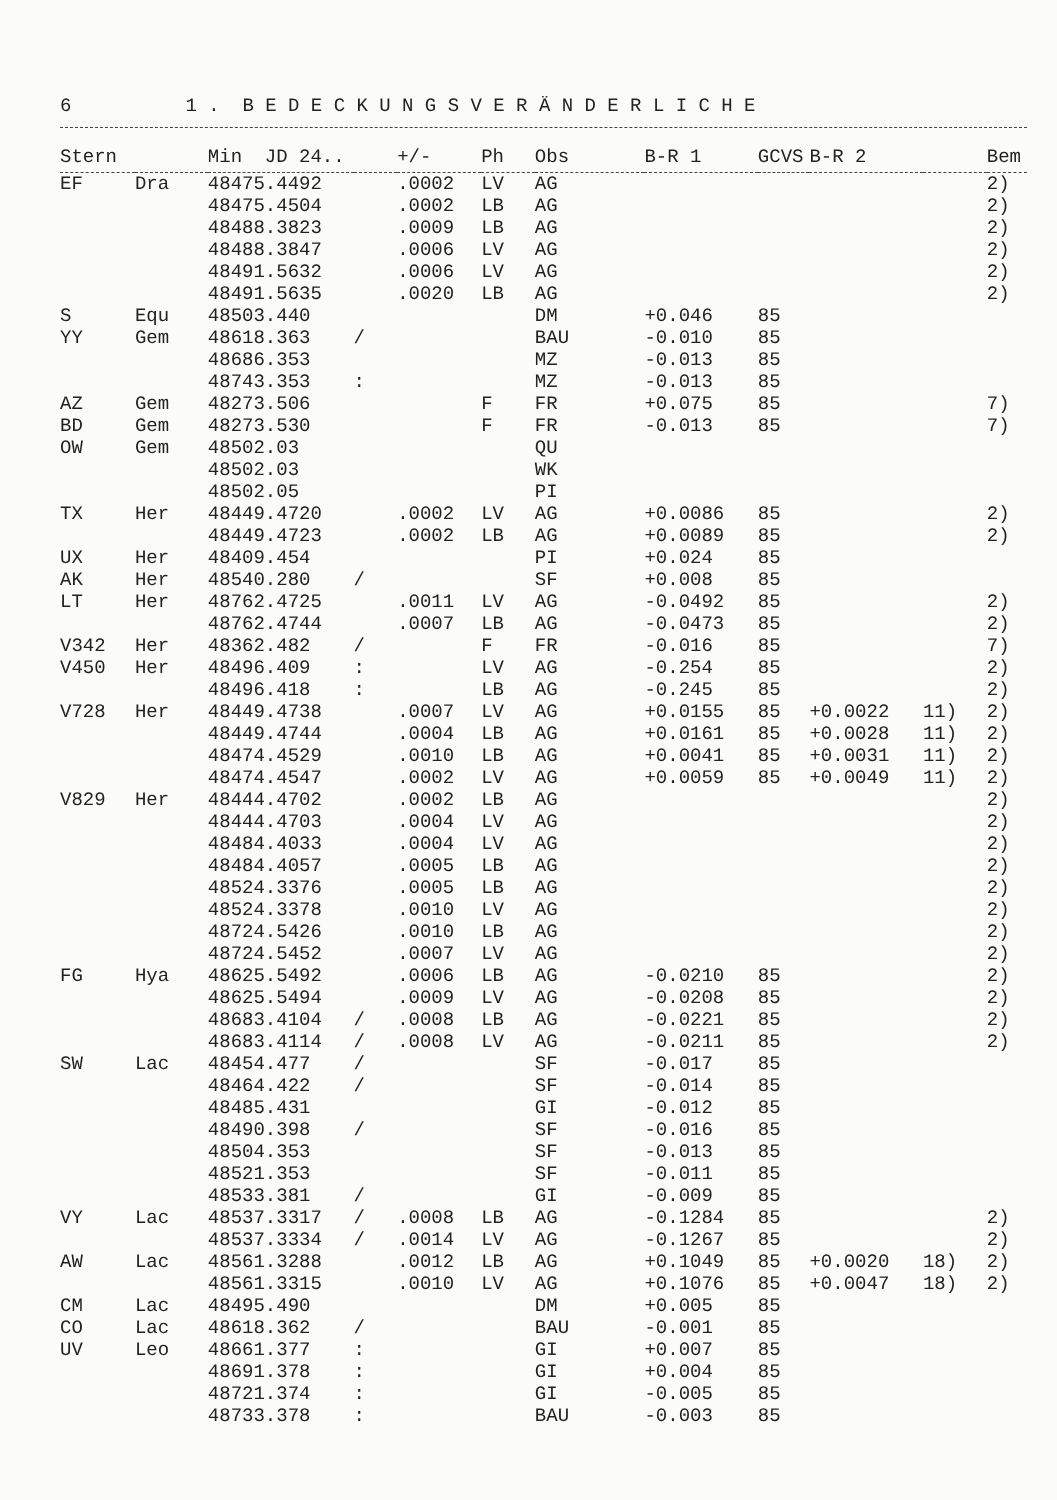6 1 . B E D E C K U N G S V E R Ä N D E R L I C H E
| Stern | | Min JD 24.. | | +/- | Ph | Obs | B-R 1 | GCVS | B-R 2 | | Bem |
| --- | --- | --- | --- | --- | --- | --- | --- | --- | --- | --- | --- |
| EF | Dra | 48475.4492 | | .0002 | LV | AG | | | | | 2) |
| | | 48475.4504 | | .0002 | LB | AG | | | | | 2) |
| | | 48488.3823 | | .0009 | LB | AG | | | | | 2) |
| | | 48488.3847 | | .0006 | LV | AG | | | | | 2) |
| | | 48491.5632 | | .0006 | LV | AG | | | | | 2) |
| | | 48491.5635 | | .0020 | LB | AG | | | | | 2) |
| S | Equ | 48503.440 | | | | DM | +0.046 | 85 | | | |
| YY | Gem | 48618.363 | / | | | BAU | -0.010 | 85 | | | |
| | | 48686.353 | | | | MZ | -0.013 | 85 | | | |
| | | 48743.353 | : | | | MZ | -0.013 | 85 | | | |
| AZ | Gem | 48273.506 | | | F | FR | +0.075 | 85 | | | 7) |
| BD | Gem | 48273.530 | | | F | FR | -0.013 | 85 | | | 7) |
| OW | Gem | 48502.03 | | | | QU | | | | | |
| | | 48502.03 | | | | WK | | | | | |
| | | 48502.05 | | | | PI | | | | | |
| TX | Her | 48449.4720 | | .0002 | LV | AG | +0.0086 | 85 | | | 2) |
| | | 48449.4723 | | .0002 | LB | AG | +0.0089 | 85 | | | 2) |
| UX | Her | 48409.454 | | | | PI | +0.024 | 85 | | | |
| AK | Her | 48540.280 | / | | | SF | +0.008 | 85 | | | |
| LT | Her | 48762.4725 | | .0011 | LV | AG | -0.0492 | 85 | | | 2) |
| | | 48762.4744 | | .0007 | LB | AG | -0.0473 | 85 | | | 2) |
| V342 | Her | 48362.482 | / | | F | FR | -0.016 | 85 | | | 7) |
| V450 | Her | 48496.409 | : | | LV | AG | -0.254 | 85 | | | 2) |
| | | 48496.418 | : | | LB | AG | -0.245 | 85 | | | 2) |
| V728 | Her | 48449.4738 | | .0007 | LV | AG | +0.0155 | 85 | +0.0022 | 11) | 2) |
| | | 48449.4744 | | .0004 | LB | AG | +0.0161 | 85 | +0.0028 | 11) | 2) |
| | | 48474.4529 | | .0010 | LB | AG | +0.0041 | 85 | +0.0031 | 11) | 2) |
| | | 48474.4547 | | .0002 | LV | AG | +0.0059 | 85 | +0.0049 | 11) | 2) |
| V829 | Her | 48444.4702 | | .0002 | LB | AG | | | | | 2) |
| | | 48444.4703 | | .0004 | LV | AG | | | | | 2) |
| | | 48484.4033 | | .0004 | LV | AG | | | | | 2) |
| | | 48484.4057 | | .0005 | LB | AG | | | | | 2) |
| | | 48524.3376 | | .0005 | LB | AG | | | | | 2) |
| | | 48524.3378 | | .0010 | LV | AG | | | | | 2) |
| | | 48724.5426 | | .0010 | LB | AG | | | | | 2) |
| | | 48724.5452 | | .0007 | LV | AG | | | | | 2) |
| FG | Hya | 48625.5492 | | .0006 | LB | AG | -0.0210 | 85 | | | 2) |
| | | 48625.5494 | | .0009 | LV | AG | -0.0208 | 85 | | | 2) |
| | | 48683.4104 | / | .0008 | LB | AG | -0.0221 | 85 | | | 2) |
| | | 48683.4114 | / | .0008 | LV | AG | -0.0211 | 85 | | | 2) |
| SW | Lac | 48454.477 | / | | | SF | -0.017 | 85 | | | |
| | | 48464.422 | / | | | SF | -0.014 | 85 | | | |
| | | 48485.431 | | | | GI | -0.012 | 85 | | | |
| | | 48490.398 | / | | | SF | -0.016 | 85 | | | |
| | | 48504.353 | | | | SF | -0.013 | 85 | | | |
| | | 48521.353 | | | | SF | -0.011 | 85 | | | |
| | | 48533.381 | / | | | GI | -0.009 | 85 | | | |
| VY | Lac | 48537.3317 | / | .0008 | LB | AG | -0.1284 | 85 | | | 2) |
| | | 48537.3334 | / | .0014 | LV | AG | -0.1267 | 85 | | | 2) |
| AW | Lac | 48561.3288 | | .0012 | LB | AG | +0.1049 | 85 | +0.0020 | 18) | 2) |
| | | 48561.3315 | | .0010 | LV | AG | +0.1076 | 85 | +0.0047 | 18) | 2) |
| CM | Lac | 48495.490 | | | | DM | +0.005 | 85 | | | |
| CO | Lac | 48618.362 | / | | | BAU | -0.001 | 85 | | | |
| UV | Leo | 48661.377 | : | | | GI | +0.007 | 85 | | | |
| | | 48691.378 | : | | | GI | +0.004 | 85 | | | |
| | | 48721.374 | : | | | GI | -0.005 | 85 | | | |
| | | 48733.378 | : | | | BAU | -0.003 | 85 | | | |